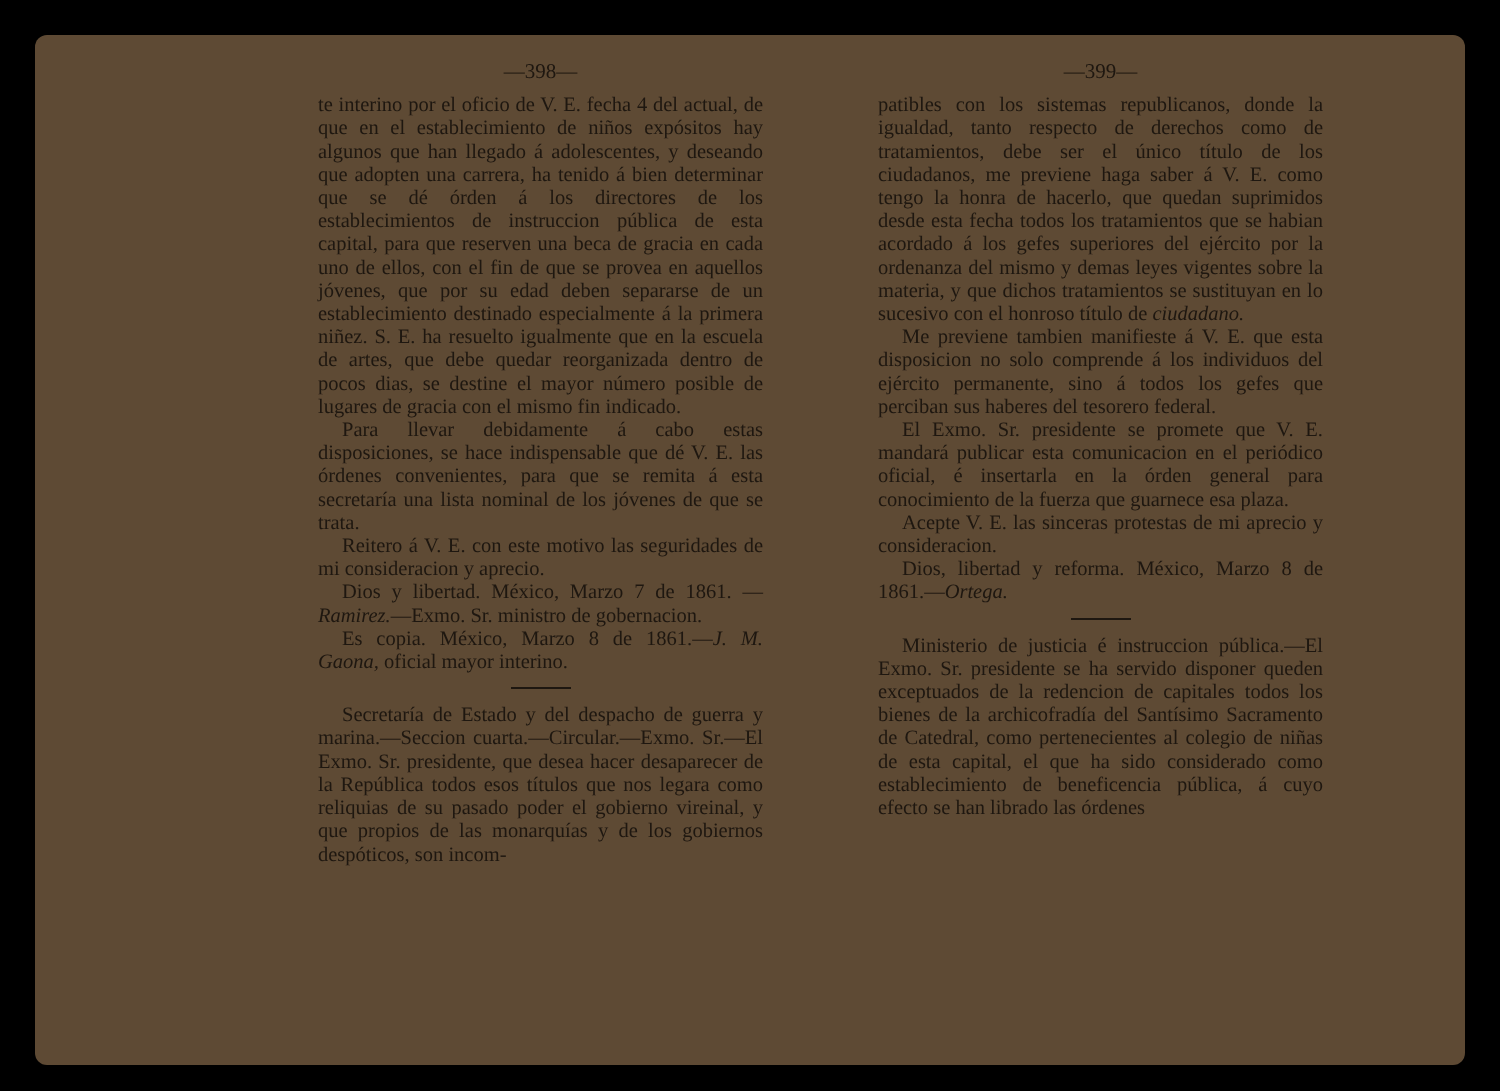—398—
te interino por el oficio de V. E. fecha 4 del actual, de que en el establecimiento de niños expósitos hay algunos que han llegado á adolescentes, y deseando que adopten una carrera, ha tenido á bien determinar que se dé órden á los directores de los establecimientos de instruccion pública de esta capital, para que reserven una beca de gracia en cada uno de ellos, con el fin de que se provea en aquellos jóvenes, que por su edad deben separarse de un establecimiento destinado especialmente á la primera niñez. S. E. ha resuelto igualmente que en la escuela de artes, que debe quedar reorganizada dentro de pocos dias, se destine el mayor número posible de lugares de gracia con el mismo fin indicado.
Para llevar debidamente á cabo estas disposiciones, se hace indispensable que dé V. E. las órdenes convenientes, para que se remita á esta secretaría una lista nominal de los jóvenes de que se trata.
Reitero á V. E. con este motivo las seguridades de mi consideracion y aprecio.
Dios y libertad. México, Marzo 7 de 1861. —Ramirez.—Exmo. Sr. ministro de gobernacion.
Es copia. México, Marzo 8 de 1861.—J. M. Gaona, oficial mayor interino.
Secretaría de Estado y del despacho de guerra y marina.—Seccion cuarta.—Circular.—Exmo. Sr.—El Exmo. Sr. presidente, que desea hacer desaparecer de la República todos esos títulos que nos legara como reliquias de su pasado poder el gobierno vireinal, y que propios de las monarquías y de los gobiernos despóticos, son incom-
—399—
patibles con los sistemas republicanos, donde la igualdad, tanto respecto de derechos como de tratamientos, debe ser el único título de los ciudadanos, me previene haga saber á V. E. como tengo la honra de hacerlo, que quedan suprimidos desde esta fecha todos los tratamientos que se habian acordado á los gefes superiores del ejército por la ordenanza del mismo y demas leyes vigentes sobre la materia, y que dichos tratamientos se sustituyan en lo sucesivo con el honroso título de ciudadano.
Me previene tambien manifieste á V. E. que esta disposicion no solo comprende á los individuos del ejército permanente, sino á todos los gefes que perciban sus haberes del tesorero federal.
El Exmo. Sr. presidente se promete que V. E. mandará publicar esta comunicacion en el periódico oficial, é insertarla en la órden general para conocimiento de la fuerza que guarnece esa plaza.
Acepte V. E. las sinceras protestas de mi aprecio y consideracion.
Dios, libertad y reforma. México, Marzo 8 de 1861.—Ortega.
Ministerio de justicia é instruccion pública.—El Exmo. Sr. presidente se ha servido disponer queden exceptuados de la redencion de capitales todos los bienes de la archicofradía del Santísimo Sacramento de Catedral, como pertenecientes al colegio de niñas de esta capital, el que ha sido considerado como establecimiento de beneficencia pública, á cuyo efecto se han librado las órdenes